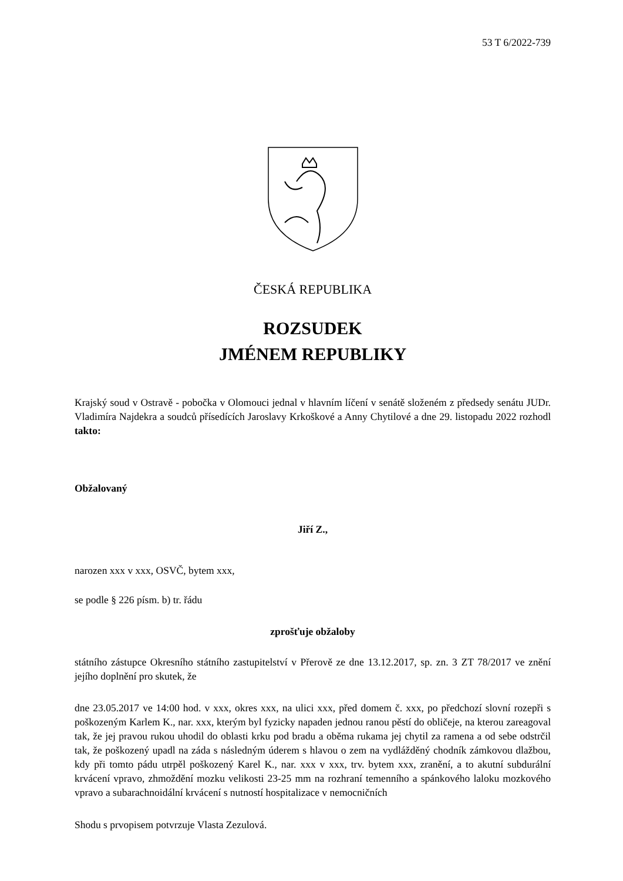53 T 6/2022-739
ČESKÁ REPUBLIKA
ROZSUDEK
JMÉNEM REPUBLIKY
Krajský soud v Ostravě - pobočka v Olomouci jednal v hlavním líčení v senátě složeném z předsedy senátu JUDr. Vladimíra Najdekra a soudců přísedících Jaroslavy Krkoškové a Anny Chytilové a dne 29. listopadu 2022 rozhodl takto:
Obžalovaný
Jiří Z.,
narozen xxx v xxx, OSVČ, bytem xxx,
se podle § 226 písm. b) tr. řádu
zprošťuje obžaloby
státního zástupce Okresního státního zastupitelství v Přerově ze dne 13.12.2017, sp. zn. 3 ZT 78/2017 ve znění jejího doplnění pro skutek, že
dne 23.05.2017 ve 14:00 hod. v xxx, okres xxx, na ulici xxx, před domem č. xxx, po předchozí slovní rozepři s poškozeným Karlem K., nar. xxx, kterým byl fyzicky napaden jednou ranou pěstí do obličeje, na kterou zareagoval tak, že jej pravou rukou uhodil do oblasti krku pod bradu a oběma rukama jej chytil za ramena a od sebe odstrčil tak, že poškozený upadl na záda s následným úderem s hlavou o zem na vydlážděný chodník zámkovou dlažbou, kdy při tomto pádu utrpěl poškozený Karel K., nar. xxx v xxx, trv. bytem xxx, zranění, a to akutní subdurální krvácení vpravo, zhmoždění mozku velikosti 23-25 mm na rozhraní temenního a spánkového laloku mozkového vpravo a subarachnoidální krvácení s nutností hospitalizace v nemocničních
Shodu s prvopisem potvrzuje Vlasta Zezulová.